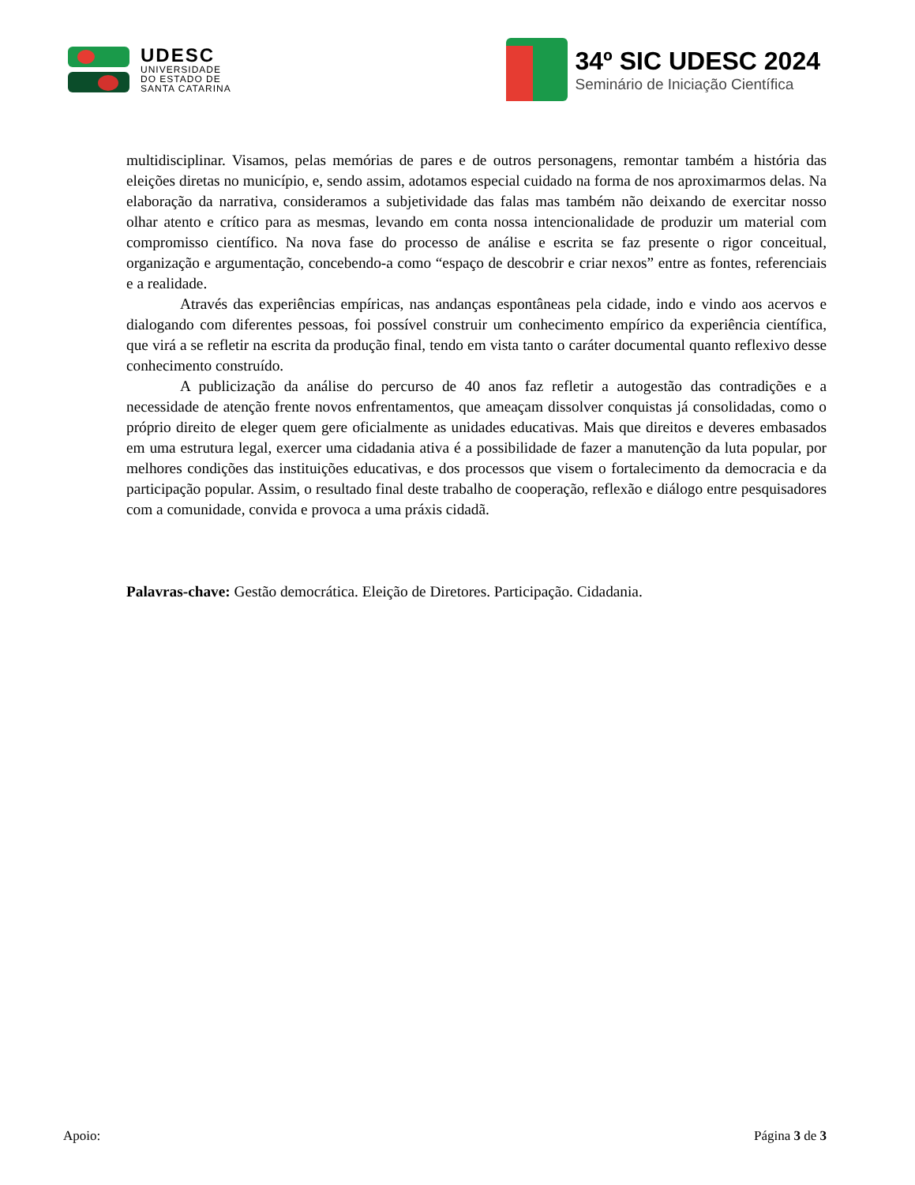UDESC
UNIVERSIDADE
DO ESTADO DE
SANTA CATARINA
34º SIC UDESC 2024
Seminário de Iniciação Científica
multidisciplinar. Visamos, pelas memórias de pares e de outros personagens, remontar também a história das eleições diretas no município, e, sendo assim, adotamos especial cuidado na forma de nos aproximarmos delas. Na elaboração da narrativa, consideramos a subjetividade das falas mas também não deixando de exercitar nosso olhar atento e crítico para as mesmas, levando em conta nossa intencionalidade de produzir um material com compromisso científico. Na nova fase do processo de análise e escrita se faz presente o rigor conceitual, organização e argumentação, concebendo-a como “espaço de descobrir e criar nexos” entre as fontes, referenciais e a realidade.
Através das experiências empíricas, nas andanças espontâneas pela cidade, indo e vindo aos acervos e dialogando com diferentes pessoas, foi possível construir um conhecimento empírico da experiência científica, que virá a se refletir na escrita da produção final, tendo em vista tanto o caráter documental quanto reflexivo desse conhecimento construído.
A publicização da análise do percurso de 40 anos faz refletir a autogestão das contradições e a necessidade de atenção frente novos enfrentamentos, que ameaçam dissolver conquistas já consolidadas, como o próprio direito de eleger quem gere oficialmente as unidades educativas. Mais que direitos e deveres embasados em uma estrutura legal, exercer uma cidadania ativa é a possibilidade de fazer a manutenção da luta popular, por melhores condições das instituições educativas, e dos processos que visem o fortalecimento da democracia e da participação popular. Assim, o resultado final deste trabalho de cooperação, reflexão e diálogo entre pesquisadores com a comunidade, convida e provoca a uma práxis cidadã.
Palavras-chave: Gestão democrática. Eleição de Diretores. Participação. Cidadania.
Apoio: Página 3 de 3